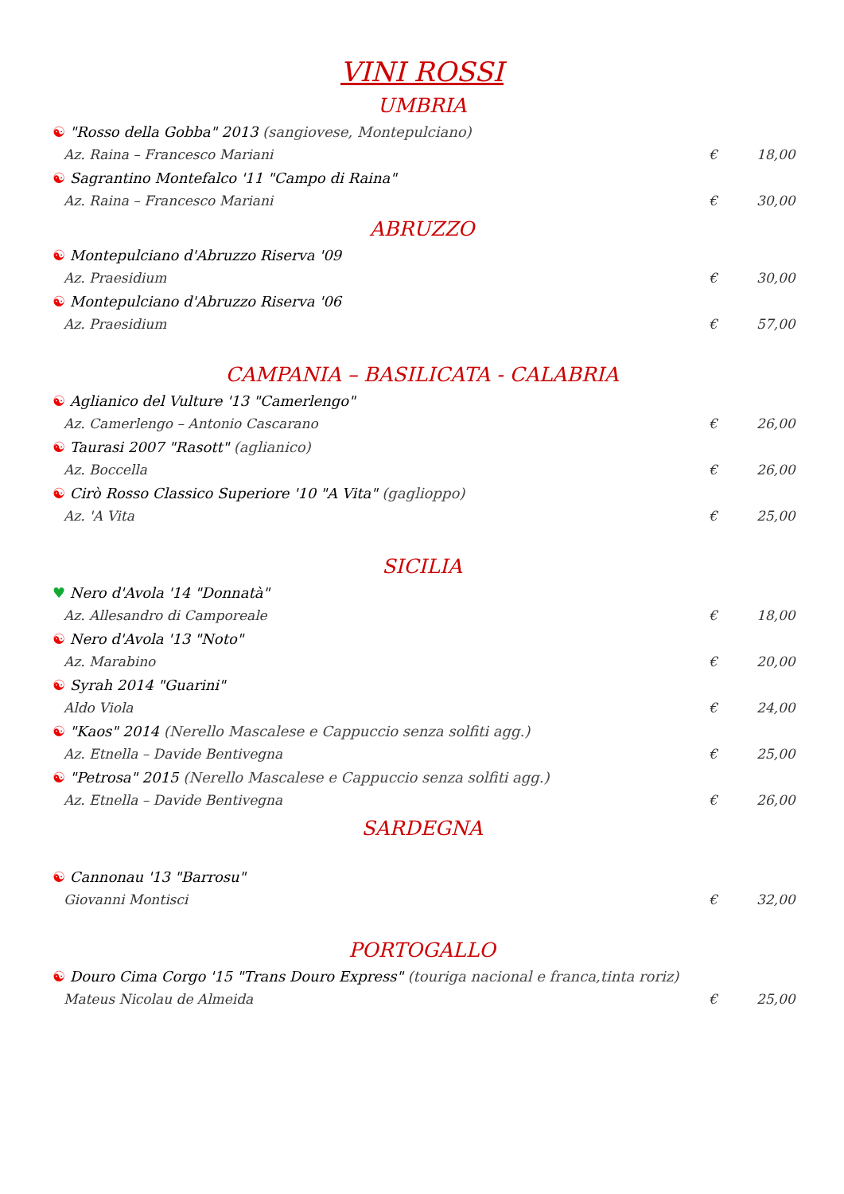VINI ROSSI
UMBRIA
☯ "Rosso della Gobba" 2013 (sangiovese, Montepulciano)
Az. Raina – Francesco Mariani € 18,00
☯ Sagrantino Montefalco '11 "Campo di Raina"
Az. Raina – Francesco Mariani € 30,00
ABRUZZO
☯ Montepulciano d'Abruzzo Riserva '09
Az. Praesidium € 30,00
☯ Montepulciano d'Abruzzo Riserva '06
Az. Praesidium € 57,00
CAMPANIA – BASILICATA - CALABRIA
☯ Aglianico del Vulture '13 "Camerlengo"
Az. Camerlengo – Antonio Cascarano € 26,00
☯ Taurasi 2007 "Rasott" (aglianico)
Az. Boccella € 26,00
☯ Cirò Rosso Classico Superiore '10 "A Vita" (gaglioppo)
Az. 'A Vita € 25,00
SICILIA
♥ Nero d'Avola '14 "Donnatà"
Az. Allesandro di Camporeale € 18,00
☯ Nero d'Avola '13 "Noto"
Az. Marabino € 20,00
☯ Syrah 2014 "Guarini"
Aldo Viola € 24,00
☯ "Kaos" 2014 (Nerello Mascalese e Cappuccio senza solfiti agg.)
Az. Etnella – Davide Bentivegna € 25,00
☯ "Petrosa" 2015 (Nerello Mascalese e Cappuccio senza solfiti agg.)
Az. Etnella – Davide Bentivegna € 26,00
SARDEGNA
☯ Cannonau '13 "Barrosu"
Giovanni Montisci € 32,00
PORTOGALLO
☯ Douro Cima Corgo '15 "Trans Douro Express" (touriga nacional e franca,tinta roriz)
Mateus Nicolau de Almeida € 25,00